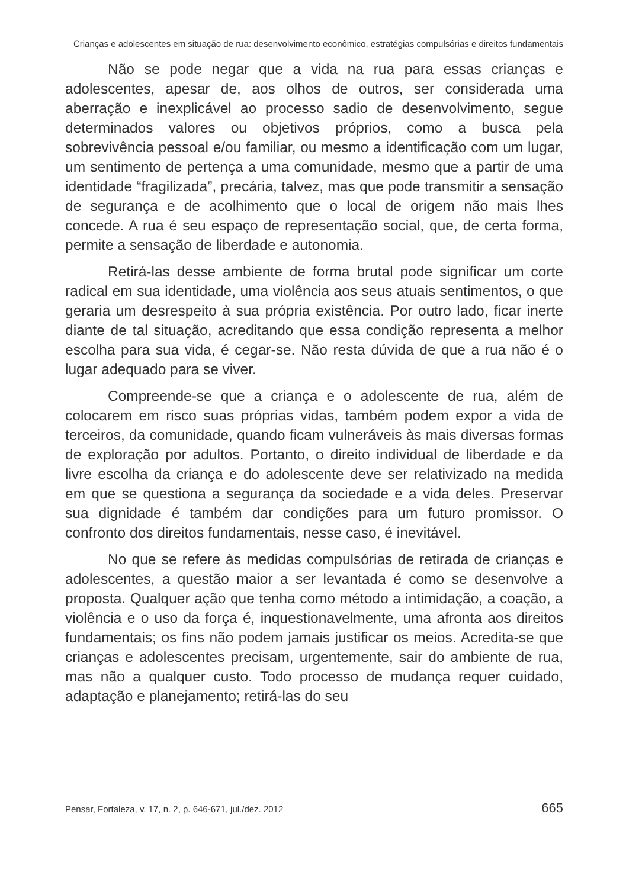Crianças e adolescentes em situação de rua: desenvolvimento econômico, estratégias compulsórias e direitos fundamentais
Não se pode negar que a vida na rua para essas crianças e adolescentes, apesar de, aos olhos de outros, ser considerada uma aberração e inexplicável ao processo sadio de desenvolvimento, segue determinados valores ou objetivos próprios, como a busca pela sobrevivência pessoal e/ou familiar, ou mesmo a identificação com um lugar, um sentimento de pertença a uma comunidade, mesmo que a partir de uma identidade “fragilizada”, precária, talvez, mas que pode transmitir a sensação de segurança e de acolhimento que o local de origem não mais lhes concede. A rua é seu espaço de representação social, que, de certa forma, permite a sensação de liberdade e autonomia.
Retirá-las desse ambiente de forma brutal pode significar um corte radical em sua identidade, uma violência aos seus atuais sentimentos, o que geraria um desrespeito à sua própria existência. Por outro lado, ficar inerte diante de tal situação, acreditando que essa condição representa a melhor escolha para sua vida, é cegar-se. Não resta dúvida de que a rua não é o lugar adequado para se viver.
Compreende-se que a criança e o adolescente de rua, além de colocarem em risco suas próprias vidas, também podem expor a vida de terceiros, da comunidade, quando ficam vulneráveis às mais diversas formas de exploração por adultos. Portanto, o direito individual de liberdade e da livre escolha da criança e do adolescente deve ser relativizado na medida em que se questiona a segurança da sociedade e a vida deles. Preservar sua dignidade é também dar condições para um futuro promissor. O confronto dos direitos fundamentais, nesse caso, é inevitável.
No que se refere às medidas compulsórias de retirada de crianças e adolescentes, a questão maior a ser levantada é como se desenvolve a proposta. Qualquer ação que tenha como método a intimidação, a coação, a violência e o uso da força é, inquestionavelmente, uma afronta aos direitos fundamentais; os fins não podem jamais justificar os meios. Acredita-se que crianças e adolescentes precisam, urgentemente, sair do ambiente de rua, mas não a qualquer custo. Todo processo de mudança requer cuidado, adaptação e planejamento; retirá-las do seu
Pensar, Fortaleza, v. 17, n. 2, p. 646-671, jul./dez. 2012 665